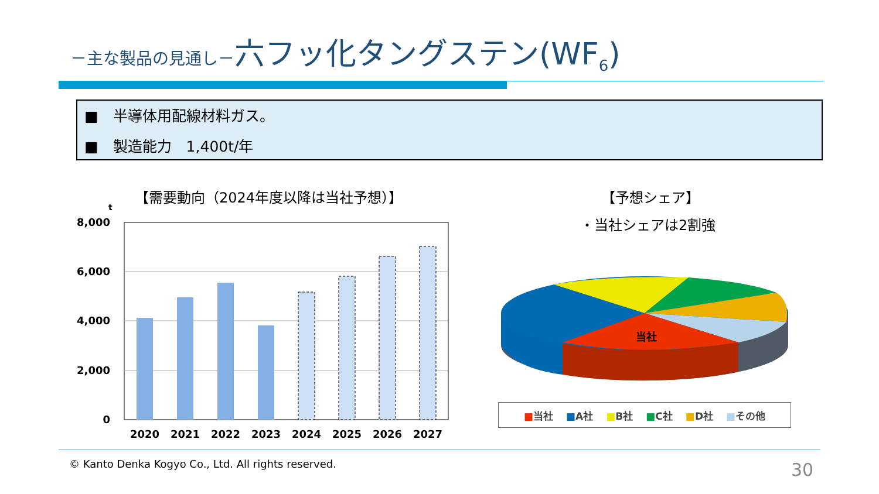－主な製品の見通し－六フッ化タングステン(WF<sub>6</sub>)
■　半導体用配線材料ガス。
■　製造能力　1,400t/年
【需要動向（2024年度以降は当社予想）】
t
8,000
6,000
4,000
2,000
0
2020
2021
2022
2023
2024
2025
2026
2027
【予想シェア】
・当社シェアは2割強
当社
■当社 ■A社 ■B社 ■C社 ■D社 ■その他
© Kanto Denka Kogyo Co., Ltd. All rights reserved.
30